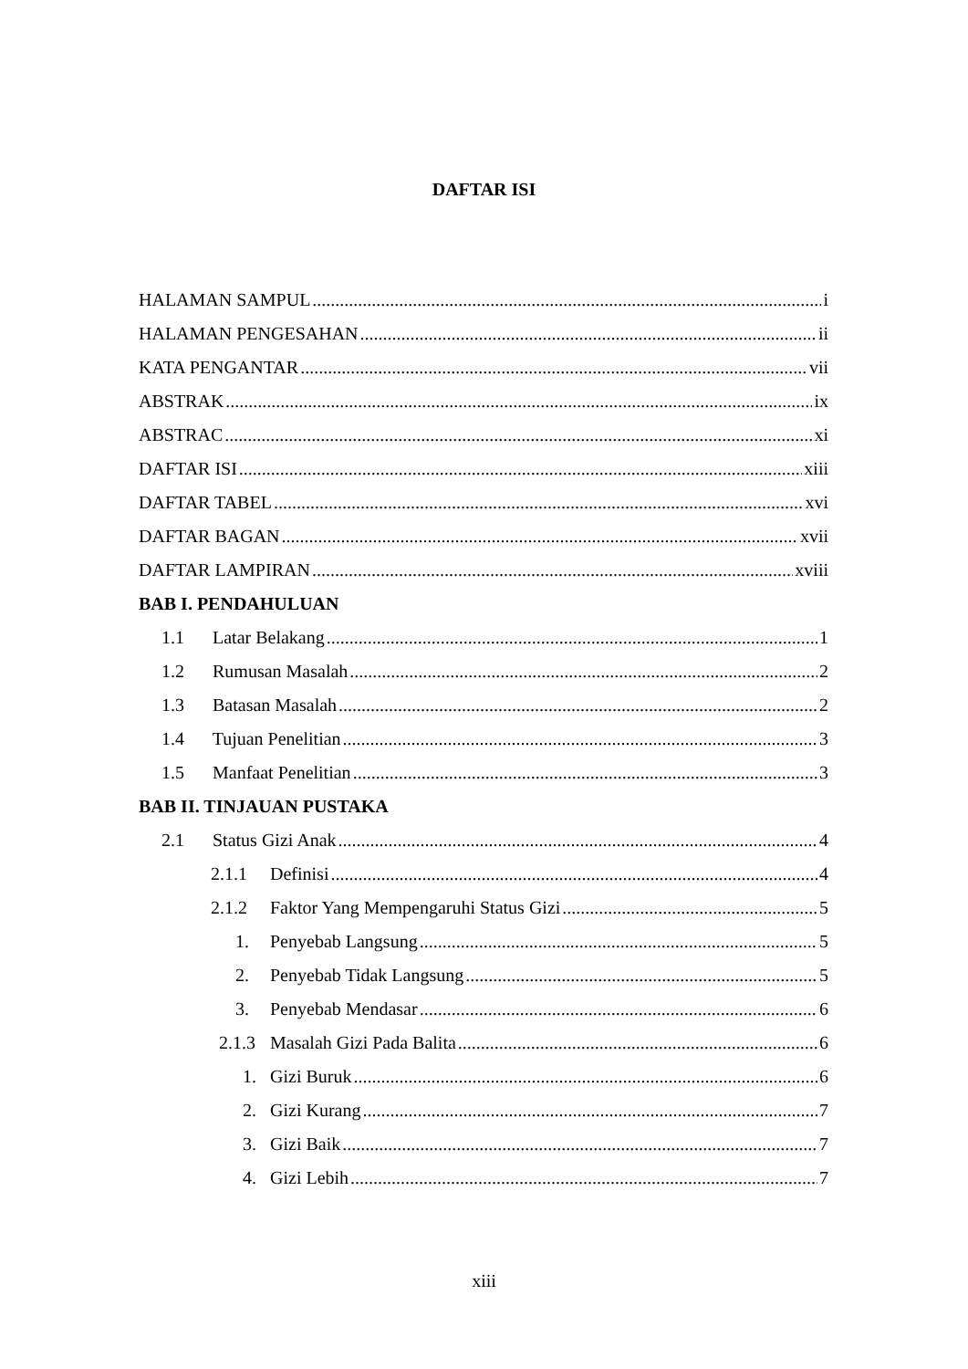DAFTAR ISI
HALAMAN SAMPUL i
HALAMAN PENGESAHAN ii
KATA PENGANTAR vii
ABSTRAK ix
ABSTRAC xi
DAFTAR ISI xiii
DAFTAR TABEL xvi
DAFTAR BAGAN xvii
DAFTAR LAMPIRAN xviii
BAB I. PENDAHULUAN
1.1 Latar Belakang 1
1.2 Rumusan Masalah 2
1.3 Batasan Masalah 2
1.4 Tujuan Penelitian 3
1.5 Manfaat Penelitian 3
BAB II. TINJAUAN PUSTAKA
2.1 Status Gizi Anak 4
2.1.1 Definisi 4
2.1.2 Faktor Yang Mempengaruhi Status Gizi 5
1. Penyebab Langsung 5
2. Penyebab Tidak Langsung 5
3. Penyebab Mendasar 6
2.1.3 Masalah Gizi Pada Balita 6
1. Gizi Buruk 6
2. Gizi Kurang 7
3. Gizi Baik 7
4. Gizi Lebih 7
xiii